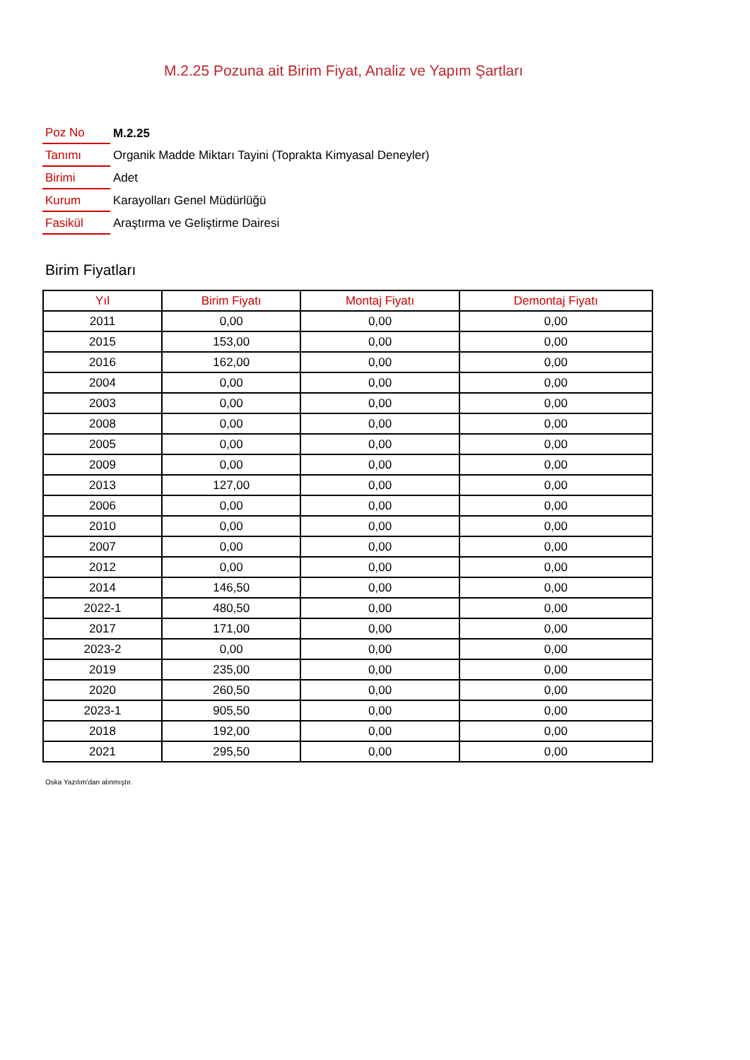M.2.25 Pozuna ait Birim Fiyat, Analiz ve Yapım Şartları
| Poz No | M.2.25 |
| Tanımı | Organik Madde Miktarı Tayini (Toprakta Kimyasal Deneyler) |
| Birimi | Adet |
| Kurum | Karayolları Genel Müdürlüğü |
| Fasikül | Araştırma ve Geliştirme Dairesi |
Birim Fiyatları
| Yıl | Birim Fiyatı | Montaj Fiyatı | Demontaj Fiyatı |
| --- | --- | --- | --- |
| 2011 | 0,00 | 0,00 | 0,00 |
| 2015 | 153,00 | 0,00 | 0,00 |
| 2016 | 162,00 | 0,00 | 0,00 |
| 2004 | 0,00 | 0,00 | 0,00 |
| 2003 | 0,00 | 0,00 | 0,00 |
| 2008 | 0,00 | 0,00 | 0,00 |
| 2005 | 0,00 | 0,00 | 0,00 |
| 2009 | 0,00 | 0,00 | 0,00 |
| 2013 | 127,00 | 0,00 | 0,00 |
| 2006 | 0,00 | 0,00 | 0,00 |
| 2010 | 0,00 | 0,00 | 0,00 |
| 2007 | 0,00 | 0,00 | 0,00 |
| 2012 | 0,00 | 0,00 | 0,00 |
| 2014 | 146,50 | 0,00 | 0,00 |
| 2022-1 | 480,50 | 0,00 | 0,00 |
| 2017 | 171,00 | 0,00 | 0,00 |
| 2023-2 | 0,00 | 0,00 | 0,00 |
| 2019 | 235,00 | 0,00 | 0,00 |
| 2020 | 260,50 | 0,00 | 0,00 |
| 2023-1 | 905,50 | 0,00 | 0,00 |
| 2018 | 192,00 | 0,00 | 0,00 |
| 2021 | 295,50 | 0,00 | 0,00 |
Oska Yazılım'dan alınmıştır.